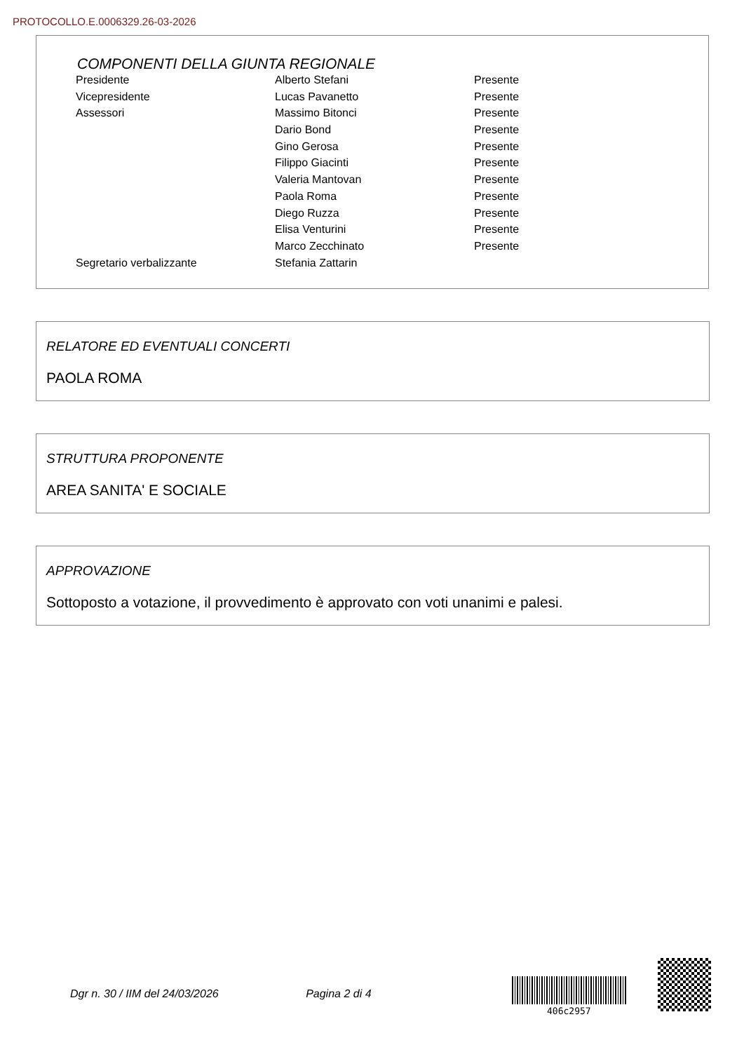PROTOCOLLO.E.0006329.26-03-2026
COMPONENTI DELLA GIUNTA REGIONALE
| Presidente | Alberto Stefani | Presente |
| Vicepresidente | Lucas Pavanetto | Presente |
| Assessori | Massimo Bitonci | Presente |
| | Dario Bond | Presente |
| | Gino Gerosa | Presente |
| | Filippo Giacinti | Presente |
| | Valeria Mantovan | Presente |
| | Paola Roma | Presente |
| | Diego Ruzza | Presente |
| | Elisa Venturini | Presente |
| | Marco Zecchinato | Presente |
| Segretario verbalizzante | Stefania Zattarin | |
RELATORE ED EVENTUALI CONCERTI
PAOLA ROMA
STRUTTURA PROPONENTE
AREA SANITA' E SOCIALE
APPROVAZIONE
Sottoposto a votazione, il provvedimento è approvato con voti unanimi e palesi.
Dgr n. 30 / IIM del 24/03/2026 Pagina 2 di 4
406c2957